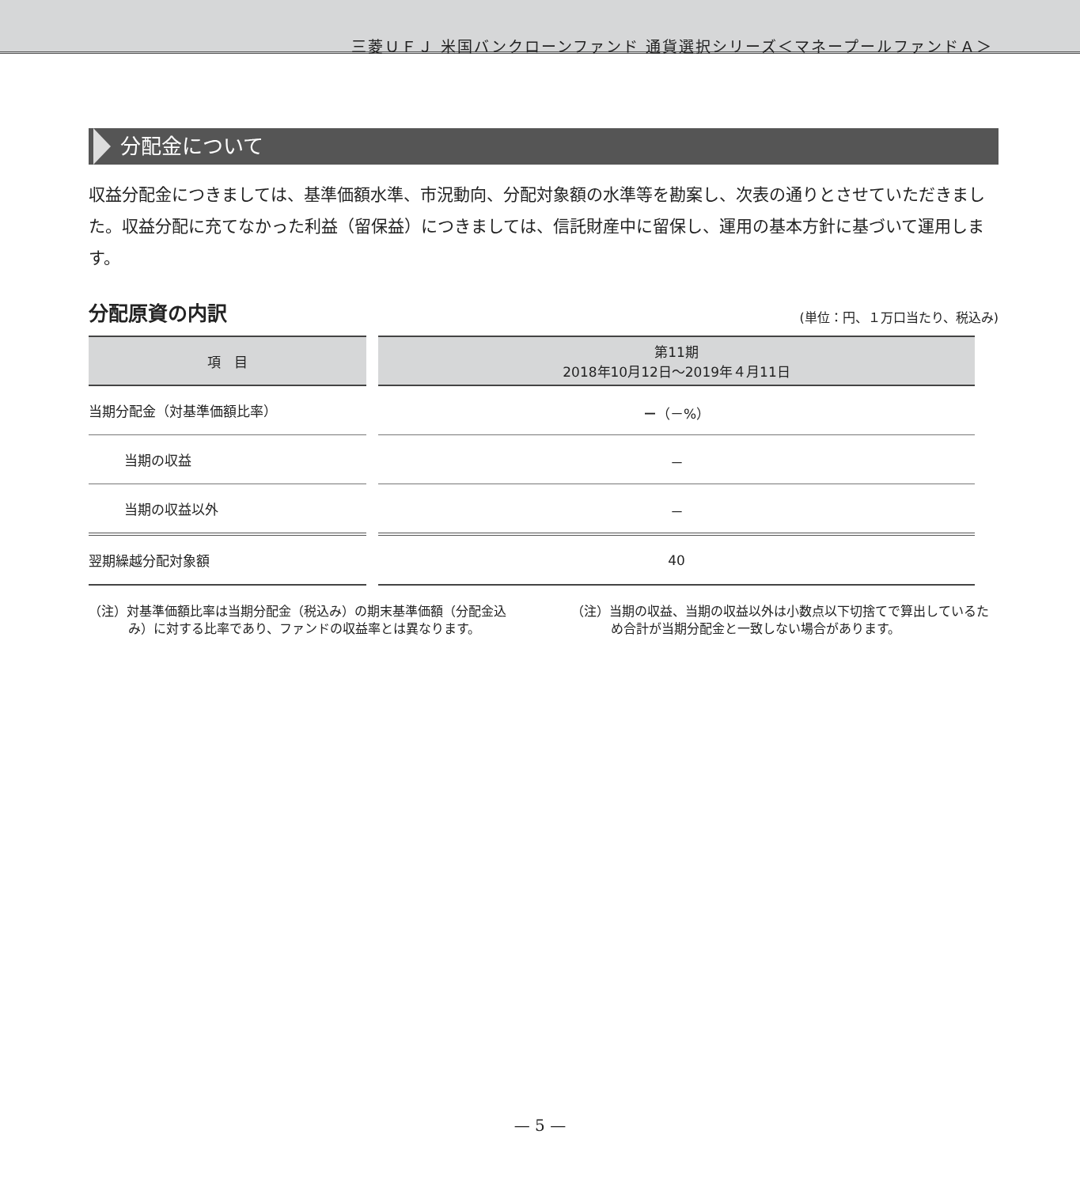三菱ＵＦＪ 米国バンクローンファンド 通貨選択シリーズ＜マネープールファンドＡ＞
分配金について
収益分配金につきましては、基準価額水準、市況動向、分配対象額の水準等を勘案し、次表の通りとさせていただきました。収益分配に充てなかった利益（留保益）につきましては、信託財産中に留保し、運用の基本方針に基づいて運用します。
分配原資の内訳 (単位：円、１万口当たり、税込み)
| 項 目 | 第11期 2018年10月12日～2019年４月11日 |
| --- | --- |
| 当期分配金（対基準価額比率） | － （－%） |
| 当期の収益 | － |
| 当期の収益以外 | － |
| 翌期繰越分配対象額 | 40 |
（注）対基準価額比率は当期分配金（税込み）の期末基準価額（分配金込み）に対する比率であり、ファンドの収益率とは異なります。
（注）当期の収益、当期の収益以外は小数点以下切捨てで算出しているため合計が当期分配金と一致しない場合があります。
— 5 —